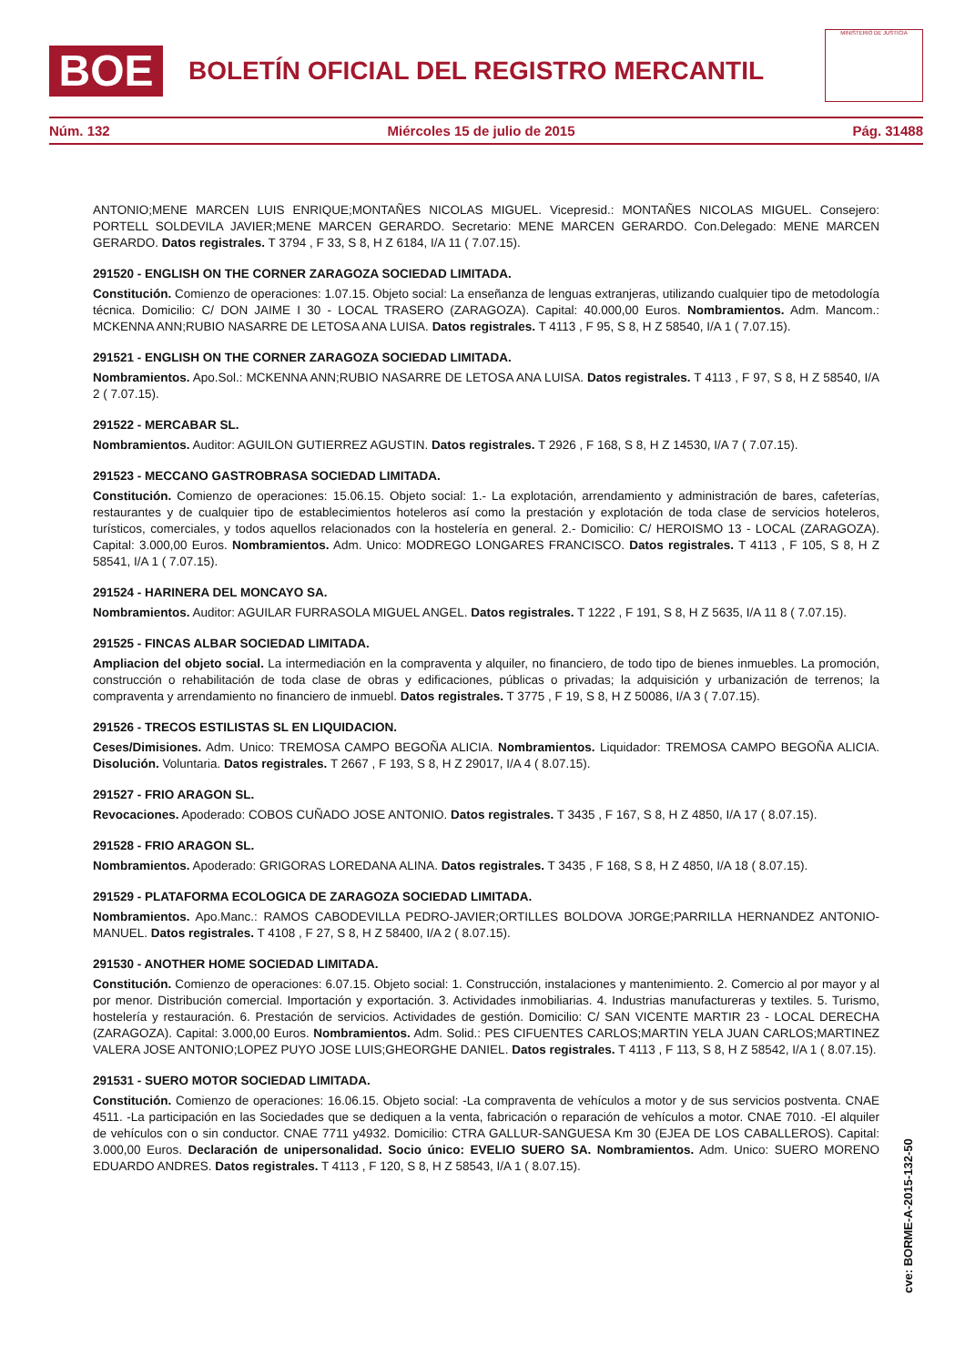BOE BOLETÍN OFICIAL DEL REGISTRO MERCANTIL
MINISTERIO DE JUSTICIA
Núm. 132 Miércoles 15 de julio de 2015 Pág. 31488
ANTONIO;MENE MARCEN LUIS ENRIQUE;MONTAÑES NICOLAS MIGUEL. Vicepresid.: MONTAÑES NICOLAS MIGUEL. Consejero: PORTELL SOLDEVILA JAVIER;MENE MARCEN GERARDO. Secretario: MENE MARCEN GERARDO. Con.Delegado: MENE MARCEN GERARDO. Datos registrales. T 3794 , F 33, S 8, H Z 6184, I/A 11 ( 7.07.15).
291520 - ENGLISH ON THE CORNER ZARAGOZA SOCIEDAD LIMITADA.
Constitución. Comienzo de operaciones: 1.07.15. Objeto social: La enseñanza de lenguas extranjeras, utilizando cualquier tipo de metodología técnica. Domicilio: C/ DON JAIME I 30 - LOCAL TRASERO (ZARAGOZA). Capital: 40.000,00 Euros. Nombramientos. Adm. Mancom.: MCKENNA ANN;RUBIO NASARRE DE LETOSA ANA LUISA. Datos registrales. T 4113 , F 95, S 8, H Z 58540, I/A 1 ( 7.07.15).
291521 - ENGLISH ON THE CORNER ZARAGOZA SOCIEDAD LIMITADA.
Nombramientos. Apo.Sol.: MCKENNA ANN;RUBIO NASARRE DE LETOSA ANA LUISA. Datos registrales. T 4113 , F 97, S 8, H Z 58540, I/A 2 ( 7.07.15).
291522 - MERCABAR SL.
Nombramientos. Auditor: AGUILON GUTIERREZ AGUSTIN. Datos registrales. T 2926 , F 168, S 8, H Z 14530, I/A 7 ( 7.07.15).
291523 - MECCANO GASTROBRASA SOCIEDAD LIMITADA.
Constitución. Comienzo de operaciones: 15.06.15. Objeto social: 1.- La explotación, arrendamiento y administración de bares, cafeterías, restaurantes y de cualquier tipo de establecimientos hoteleros así como la prestación y explotación de toda clase de servicios hoteleros, turísticos, comerciales, y todos aquellos relacionados con la hostelería en general. 2.- Domicilio: C/ HEROISMO 13 - LOCAL (ZARAGOZA). Capital: 3.000,00 Euros. Nombramientos. Adm. Unico: MODREGO LONGARES FRANCISCO. Datos registrales. T 4113 , F 105, S 8, H Z 58541, I/A 1 ( 7.07.15).
291524 - HARINERA DEL MONCAYO SA.
Nombramientos. Auditor: AGUILAR FURRASOLA MIGUEL ANGEL. Datos registrales. T 1222 , F 191, S 8, H Z 5635, I/A 11 8 ( 7.07.15).
291525 - FINCAS ALBAR SOCIEDAD LIMITADA.
Ampliacion del objeto social. La intermediación en la compraventa y alquiler, no financiero, de todo tipo de bienes inmuebles. La promoción, construcción o rehabilitación de toda clase de obras y edificaciones, públicas o privadas; la adquisición y urbanización de terrenos; la compraventa y arrendamiento no financiero de inmuebl. Datos registrales. T 3775 , F 19, S 8, H Z 50086, I/A 3 ( 7.07.15).
291526 - TRECOS ESTILISTAS SL EN LIQUIDACION.
Ceses/Dimisiones. Adm. Unico: TREMOSA CAMPO BEGOÑA ALICIA. Nombramientos. Liquidador: TREMOSA CAMPO BEGOÑA ALICIA. Disolución. Voluntaria. Datos registrales. T 2667 , F 193, S 8, H Z 29017, I/A 4 ( 8.07.15).
291527 - FRIO ARAGON SL.
Revocaciones. Apoderado: COBOS CUÑADO JOSE ANTONIO. Datos registrales. T 3435 , F 167, S 8, H Z 4850, I/A 17 ( 8.07.15).
291528 - FRIO ARAGON SL.
Nombramientos. Apoderado: GRIGORAS LOREDANA ALINA. Datos registrales. T 3435 , F 168, S 8, H Z 4850, I/A 18 ( 8.07.15).
291529 - PLATAFORMA ECOLOGICA DE ZARAGOZA SOCIEDAD LIMITADA.
Nombramientos. Apo.Manc.: RAMOS CABODEVILLA PEDRO-JAVIER;ORTILLES BOLDOVA JORGE;PARRILLA HERNANDEZ ANTONIO-MANUEL. Datos registrales. T 4108 , F 27, S 8, H Z 58400, I/A 2 ( 8.07.15).
291530 - ANOTHER HOME SOCIEDAD LIMITADA.
Constitución. Comienzo de operaciones: 6.07.15. Objeto social: 1. Construcción, instalaciones y mantenimiento. 2. Comercio al por mayor y al por menor. Distribución comercial. Importación y exportación. 3. Actividades inmobiliarias. 4. Industrias manufactureras y textiles. 5. Turismo, hostelería y restauración. 6. Prestación de servicios. Actividades de gestión. Domicilio: C/ SAN VICENTE MARTIR 23 - LOCAL DERECHA (ZARAGOZA). Capital: 3.000,00 Euros. Nombramientos. Adm. Solid.: PES CIFUENTES CARLOS;MARTIN YELA JUAN CARLOS;MARTINEZ VALERA JOSE ANTONIO;LOPEZ PUYO JOSE LUIS;GHEORGHE DANIEL. Datos registrales. T 4113 , F 113, S 8, H Z 58542, I/A 1 ( 8.07.15).
291531 - SUERO MOTOR SOCIEDAD LIMITADA.
Constitución. Comienzo de operaciones: 16.06.15. Objeto social: -La compraventa de vehículos a motor y de sus servicios postventa. CNAE 4511. -La participación en las Sociedades que se dediquen a la venta, fabricación o reparación de vehículos a motor. CNAE 7010. -El alquiler de vehículos con o sin conductor. CNAE 7711 y4932. Domicilio: CTRA GALLUR-SANGUESA Km 30 (EJEA DE LOS CABALLEROS). Capital: 3.000,00 Euros. Declaración de unipersonalidad. Socio único: EVELIO SUERO SA. Nombramientos. Adm. Unico: SUERO MORENO EDUARDO ANDRES. Datos registrales. T 4113 , F 120, S 8, H Z 58543, I/A 1 ( 8.07.15).
cve: BORME-A-2015-132-50